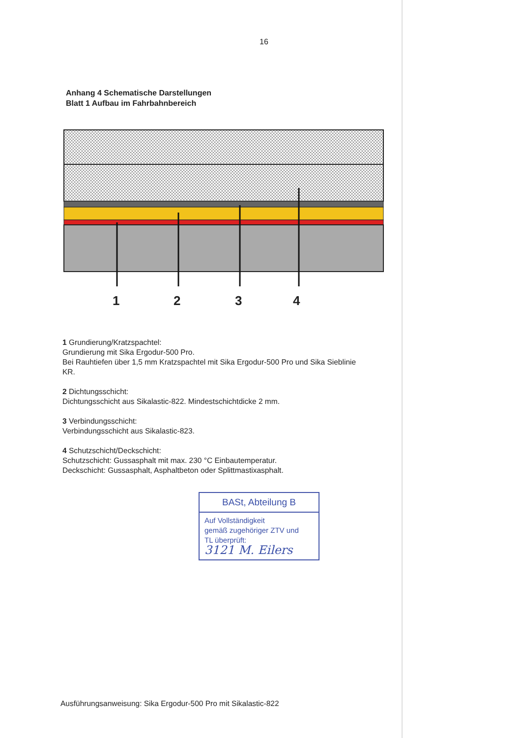16
Anhang 4 Schematische Darstellungen
Blatt 1 Aufbau im Fahrbahnbereich
1 2 3 4
1 Grundierung/Kratzspachtel:
Grundierung mit Sika Ergodur-500 Pro.
Bei Rauhtiefen über 1,5 mm Kratzspachtel mit Sika Ergodur-500 Pro und Sika Sieblinie KR.
2 Dichtungsschicht:
Dichtungsschicht aus Sikalastic-822. Mindestschichtdicke 2 mm.
3 Verbindungsschicht:
Verbindungsschicht aus Sikalastic-823.
4 Schutzschicht/Deckschicht:
Schutzschicht: Gussasphalt mit max. 230 °C Einbautemperatur.
Deckschicht: Gussasphalt, Asphaltbeton oder Splittmastixasphalt.
BASt, Abteilung B
Auf Vollständigkeit
gemäß zugehöriger ZTV und
TL überprüft:
3121 M. Eilers
Ausführungsanweisung: Sika Ergodur-500 Pro mit Sikalastic-822